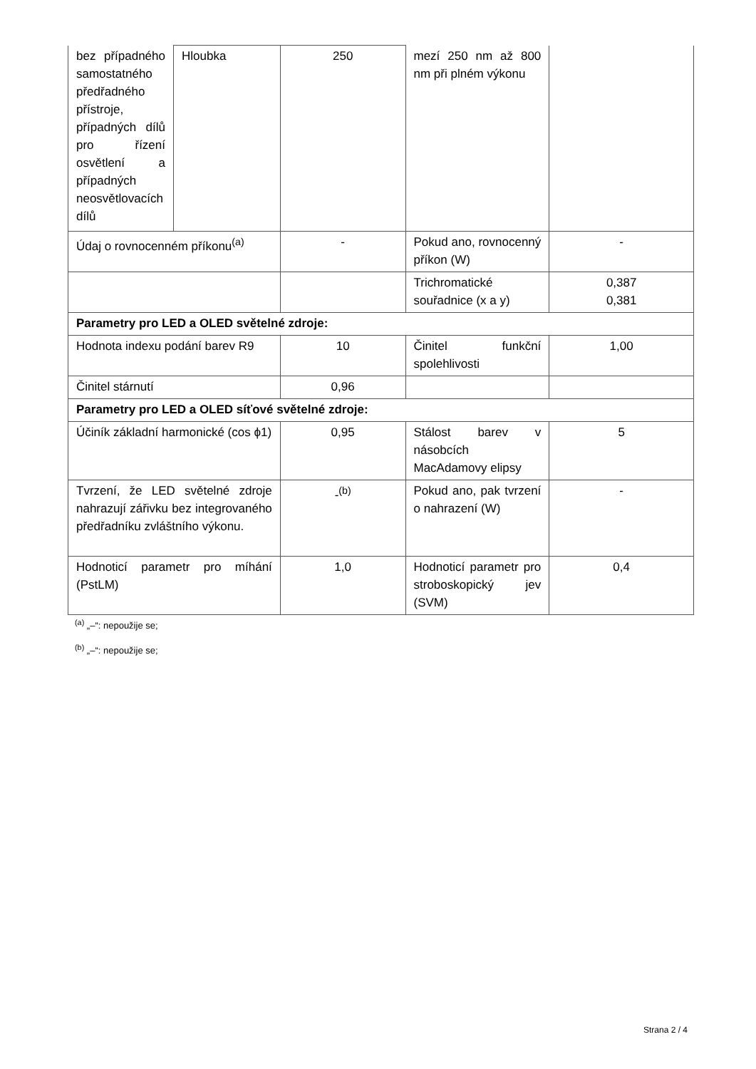| bez případného samostatného předřadného přístroje, případných dílů pro řízení osvětlení a případných neosvětlovacích dílů | Hloubka | 250 | mezí 250 nm až 800 nm při plném výkonu | |
| Údaj o rovnocenném příkonu<sup>(a)</sup> | | - | Pokud ano, rovnocenný příkon (W) | - |
| | | | Trichromatické souřadnice (x a y) | 0,387 0,381 |
| Parametry pro LED a OLED světelné zdroje: | | | | |
| Hodnota indexu podání barev R9 | | 10 | Činitel funkční spolehlivosti | 1,00 |
| Činitel stárnutí | | 0,96 | | |
| Parametry pro LED a OLED síťové světelné zdroje: | | | | |
| Účiník základní harmonické (cos ϕ1) | | 0,95 | Stálost barev v násobcích MacAdamovy elipsy | 5 |
| Tvrzení, že LED světelné zdroje nahrazují zářivku bez integrovaného předřadníku zvláštního výkonu. | | -<sup>(b)</sup> | Pokud ano, pak tvrzení o nahrazení (W) | - |
| Hodnoticí parametr pro míhání (PstLM) | | 1,0 | Hodnoticí parametr pro stroboskopický jev (SVM) | 0,4 |
<sup>(a)</sup> „–“: nepoužije se;
<sup>(b)</sup> „–“: nepoužije se;
Strana 2 / 4